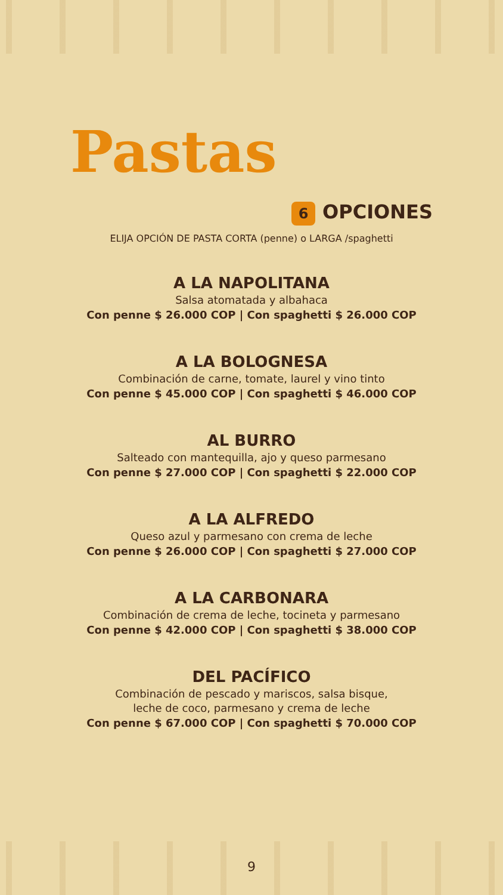Pastas
6 OPCIONES
ELIJA OPCIÓN DE PASTA CORTA (penne) o LARGA /spaghetti
A LA NAPOLITANA
Salsa atomatada y albahaca
Con penne $ 26.000 COP | Con spaghetti $ 26.000 COP
A LA BOLOGNESA
Combinación de carne, tomate, laurel y vino tinto
Con penne $ 45.000 COP | Con spaghetti $ 46.000 COP
AL BURRO
Salteado con mantequilla, ajo y queso parmesano
Con penne $ 27.000 COP | Con spaghetti $ 22.000 COP
A LA ALFREDO
Queso azul y parmesano con crema de leche
Con penne $ 26.000 COP | Con spaghetti $ 27.000 COP
A LA CARBONARA
Combinación de crema de leche, tocineta y parmesano
Con penne $ 42.000 COP | Con spaghetti $ 38.000 COP
DEL PACÍFICO
Combinación de pescado y mariscos, salsa bisque,
leche de coco, parmesano y crema de leche
Con penne $ 67.000 COP | Con spaghetti $ 70.000 COP
9